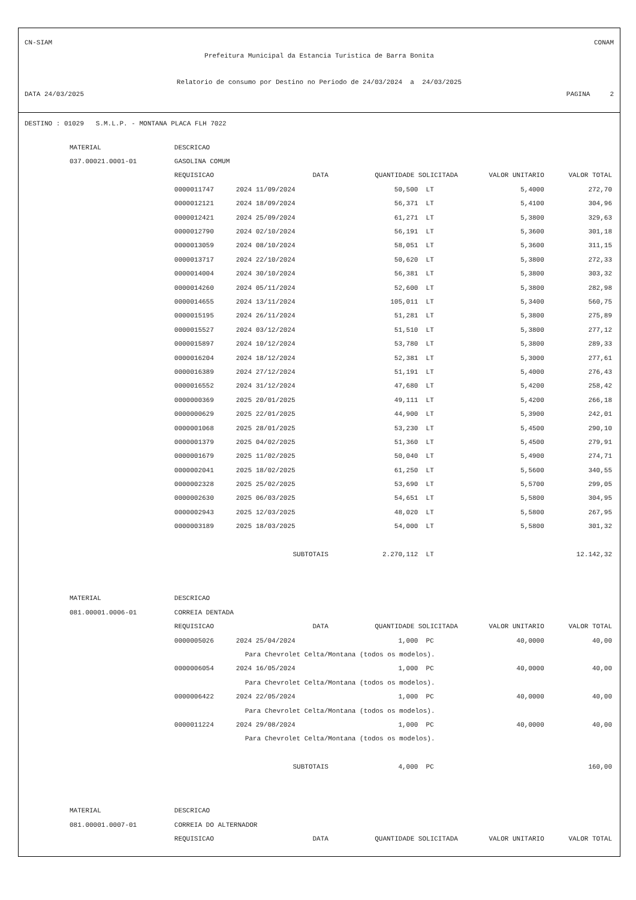CN-SIAM CONAM
Prefeitura Municipal da Estancia Turistica de Barra Bonita
Relatorio de consumo por Destino no Periodo de 24/03/2024 a 24/03/2025
DATA 24/03/2025 PAGINA 2
DESTINO : 01029 S.M.L.P. - MONTANA PLACA FLH 7022
| MATERIAL | DESCRICAO | | | | | |
| 037.00021.0001-01 | GASOLINA COMUM | | | | | |
| | REQUISICAO | DATA | QUANTIDADE SOLICITADA | | VALOR UNITARIO | VALOR TOTAL |
| | 0000011747 | 2024 11/09/2024 | 50,500 | LT | 5,4000 | 272,70 |
| | 0000012121 | 2024 18/09/2024 | 56,371 | LT | 5,4100 | 304,96 |
| | 0000012421 | 2024 25/09/2024 | 61,271 | LT | 5,3800 | 329,63 |
| | 0000012790 | 2024 02/10/2024 | 56,191 | LT | 5,3600 | 301,18 |
| | 0000013059 | 2024 08/10/2024 | 58,051 | LT | 5,3600 | 311,15 |
| | 0000013717 | 2024 22/10/2024 | 50,620 | LT | 5,3800 | 272,33 |
| | 0000014004 | 2024 30/10/2024 | 56,381 | LT | 5,3800 | 303,32 |
| | 0000014260 | 2024 05/11/2024 | 52,600 | LT | 5,3800 | 282,98 |
| | 0000014655 | 2024 13/11/2024 | 105,011 | LT | 5,3400 | 560,75 |
| | 0000015195 | 2024 26/11/2024 | 51,281 | LT | 5,3800 | 275,89 |
| | 0000015527 | 2024 03/12/2024 | 51,510 | LT | 5,3800 | 277,12 |
| | 0000015897 | 2024 10/12/2024 | 53,780 | LT | 5,3800 | 289,33 |
| | 0000016204 | 2024 18/12/2024 | 52,381 | LT | 5,3000 | 277,61 |
| | 0000016389 | 2024 27/12/2024 | 51,191 | LT | 5,4000 | 276,43 |
| | 0000016552 | 2024 31/12/2024 | 47,680 | LT | 5,4200 | 258,42 |
| | 0000000369 | 2025 20/01/2025 | 49,111 | LT | 5,4200 | 266,18 |
| | 0000000629 | 2025 22/01/2025 | 44,900 | LT | 5,3900 | 242,01 |
| | 0000001068 | 2025 28/01/2025 | 53,230 | LT | 5,4500 | 290,10 |
| | 0000001379 | 2025 04/02/2025 | 51,360 | LT | 5,4500 | 279,91 |
| | 0000001679 | 2025 11/02/2025 | 50,040 | LT | 5,4900 | 274,71 |
| | 0000002041 | 2025 18/02/2025 | 61,250 | LT | 5,5600 | 340,55 |
| | 0000002328 | 2025 25/02/2025 | 53,690 | LT | 5,5700 | 299,05 |
| | 0000002630 | 2025 06/03/2025 | 54,651 | LT | 5,5800 | 304,95 |
| | 0000002943 | 2025 12/03/2025 | 48,020 | LT | 5,5800 | 267,95 |
| | 0000003189 | 2025 18/03/2025 | 54,000 | LT | 5,5800 | 301,32 |
| | | SUBTOTAIS | 2.270,112 | LT | | 12.142,32 |
| MATERIAL | DESCRICAO | | | | | |
| 081.00001.0006-01 | CORREIA DENTADA | | | | | |
| | REQUISICAO | DATA | QUANTIDADE SOLICITADA | | VALOR UNITARIO | VALOR TOTAL |
| | 0000005026 | 2024 25/04/2024 | 1,000 | PC | 40,0000 | 40,00 |
| | | Para Chevrolet Celta/Montana (todos os modelos). | | | | |
| | 0000006054 | 2024 16/05/2024 | 1,000 | PC | 40,0000 | 40,00 |
| | | Para Chevrolet Celta/Montana (todos os modelos). | | | | |
| | 0000006422 | 2024 22/05/2024 | 1,000 | PC | 40,0000 | 40,00 |
| | | Para Chevrolet Celta/Montana (todos os modelos). | | | | |
| | 0000011224 | 2024 29/08/2024 | 1,000 | PC | 40,0000 | 40,00 |
| | | Para Chevrolet Celta/Montana (todos os modelos). | | | | |
| | | SUBTOTAIS | 4,000 | PC | | 160,00 |
| MATERIAL | DESCRICAO | | | | | |
| 081.00001.0007-01 | CORREIA DO ALTERNADOR | | | | | |
| | REQUISICAO | DATA | QUANTIDADE SOLICITADA | | VALOR UNITARIO | VALOR TOTAL |